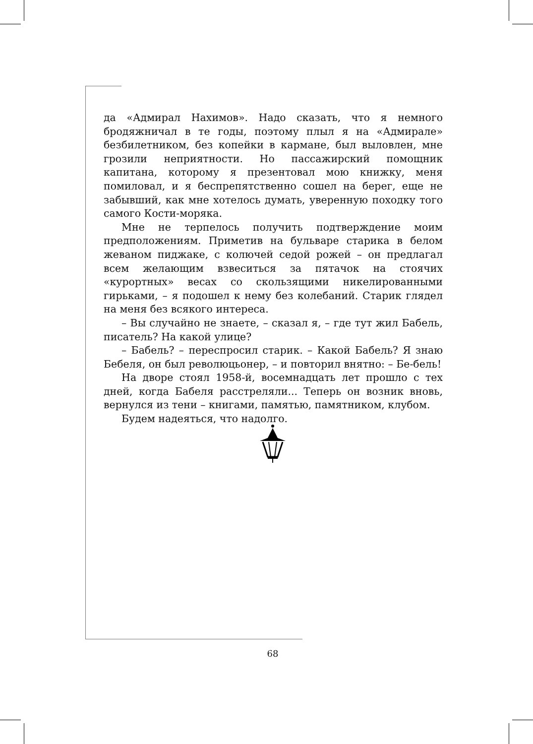да «Адмирал Нахимов». Надо сказать, что я немного бродяжничал в те годы, поэтому плыл я на «Адмирале» безбилетником, без копейки в кармане, был выловлен, мне грозили неприятности. Но пассажирский помощник капитана, которому я презентовал мою книжку, меня помиловал, и я беспрепятственно сошел на берег, еще не забывший, как мне хотелось думать, уверенную походку того самого Кости-моряка.
Мне не терпелось получить подтверждение моим предположениям. Приметив на бульваре старика в белом жеваном пиджаке, с колючей седой рожей – он предлагал всем желающим взвеситься за пятачок на стоячих «курортных» весах со скользящими никелированными гирьками, – я подошел к нему без колебаний. Старик глядел на меня без всякого интереса.
– Вы случайно не знаете, – сказал я, – где тут жил Бабель, писатель? На какой улице?
– Бабель? – переспросил старик. – Какой Бабель? Я знаю Бебеля, он был революцьонер, – и повторил внятно: – Бе-бель!
На дворе стоял 1958-й, восемнадцать лет прошло с тех дней, когда Бабеля расстреляли... Теперь он возник вновь, вернулся из тени – книгами, памятью, памятником, клубом.
Будем надеяться, что надолго.
68